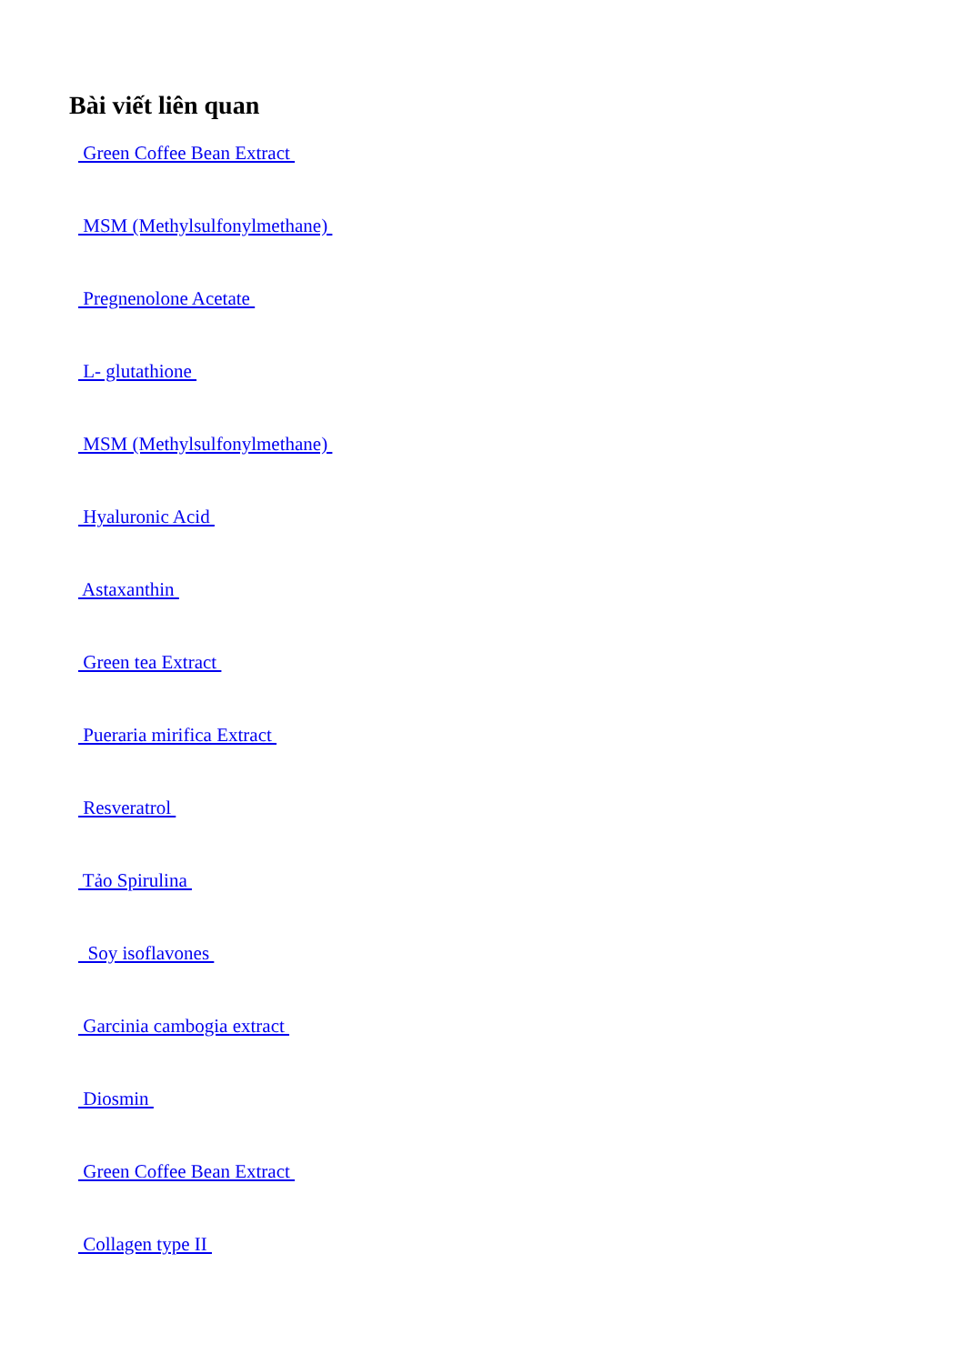Bài viết liên quan
Green Coffee Bean Extract
MSM (Methylsulfonylmethane)
Pregnenolone Acetate
L- glutathione
MSM (Methylsulfonylmethane)
Hyaluronic Acid
Astaxanthin
Green tea Extract
Pueraria mirifica Extract
Resveratrol
Tảo Spirulina
Soy isoflavones
Garcinia cambogia extract
Diosmin
Green Coffee Bean Extract
Collagen type II